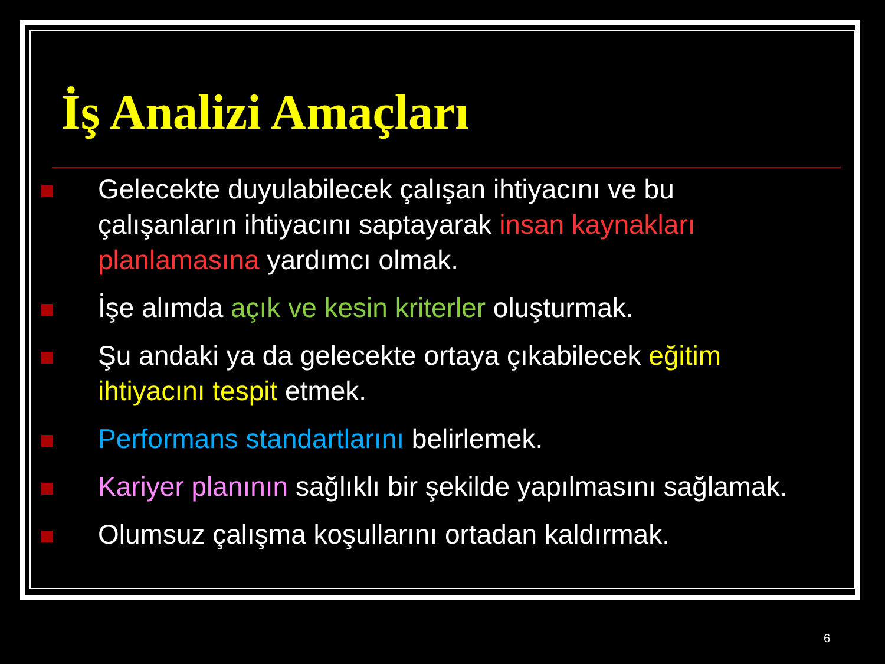İş Analizi Amaçları
Gelecekte duyulabilecek çalışan ihtiyacını ve bu çalışanların ihtiyacını saptayarak insan kaynakları planlamasına yardımcı olmak.
İşe alımda açık ve kesin kriterler oluşturmak.
Şu andaki ya da gelecekte ortaya çıkabilecek eğitim ihtiyacını tespit etmek.
Performans standartlarını belirlemek.
Kariyer planının sağlıklı bir şekilde yapılmasını sağlamak.
Olumsuz çalışma koşullarını ortadan kaldırmak.
6